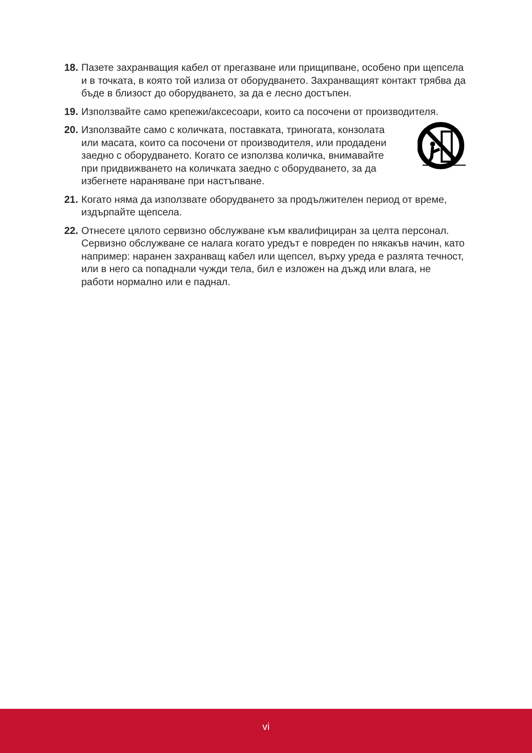18. Пазете захранващия кабел от прегазване или прищипване, особено при щепсела и в точката, в която той излиза от оборудването. Захранващият контакт трябва да бъде в близост до оборудването, за да е лесно достъпен.
19. Използвайте само крепежи/аксесоари, които са посочени от производителя.
20. Използвайте само с количката, поставката, триногата, конзолата или масата, които са посочени от производителя, или продадени заедно с оборудването. Когато се използва количка, внимавайте при придвижването на количката заедно с оборудването, за да избегнете нараняване при настъпване.
21. Когато няма да използвате оборудването за продължителен период от време, издърпайте щепсела.
22. Отнесете цялото сервизно обслужване към квалифициран за целта персонал. Сервизно обслужване се налага когато уредът е повреден по някакъв начин, като например: наранен захранващ кабел или щепсел, върху уреда е разлята течност, или в него са попаднали чужди тела, бил е изложен на дъжд или влага, не работи нормално или е паднал.
vi